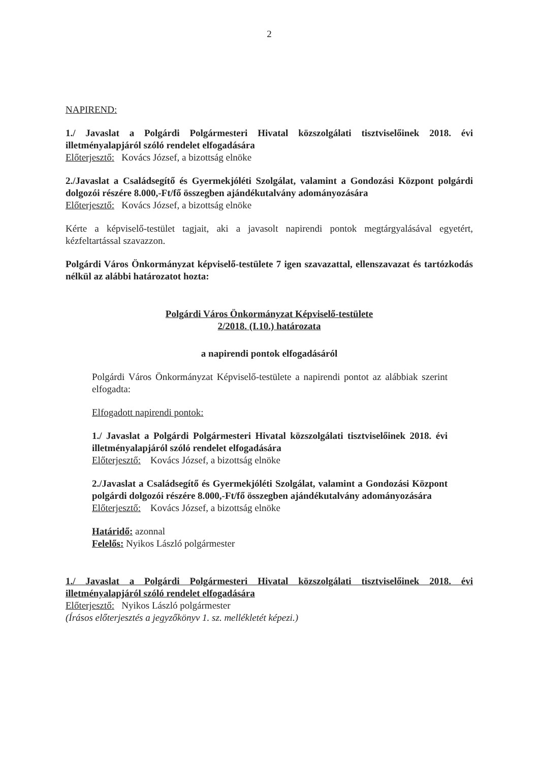2
NAPIREND:
1./ Javaslat a Polgárdi Polgármesteri Hivatal közszolgálati tisztviselőinek 2018. évi illetményalapjáról szóló rendelet elfogadására
Előterjesztő: Kovács József, a bizottság elnöke
2./Javaslat a Családsegítő és Gyermekjóléti Szolgálat, valamint a Gondozási Központ polgárdi dolgozói részére 8.000,-Ft/fő összegben ajándékutalvány adományozására
Előterjesztő: Kovács József, a bizottság elnöke
Kérte a képviselő-testület tagjait, aki a javasolt napirendi pontok megtárgyalásával egyetért, kézfeltartással szavazzon.
Polgárdi Város Önkormányzat képviselő-testülete 7 igen szavazattal, ellenszavazat és tartózkodás nélkül az alábbi határozatot hozta:
Polgárdi Város Önkormányzat Képviselő-testülete
2/2018. (I.10.) határozata
a napirendi pontok elfogadásáról
Polgárdi Város Önkormányzat Képviselő-testülete a napirendi pontot az alábbiak szerint elfogadta:
Elfogadott napirendi pontok:
1./ Javaslat a Polgárdi Polgármesteri Hivatal közszolgálati tisztviselőinek 2018. évi illetményalapjáról szóló rendelet elfogadására
Előterjesztő: Kovács József, a bizottság elnöke
2./Javaslat a Családsegítő és Gyermekjóléti Szolgálat, valamint a Gondozási Központ polgárdi dolgozói részére 8.000,-Ft/fő összegben ajándékutalvány adományozására
Előterjesztő: Kovács József, a bizottság elnöke
Határidő: azonnal
Felelős: Nyikos László polgármester
1./ Javaslat a Polgárdi Polgármesteri Hivatal közszolgálati tisztviselőinek 2018. évi illetményalapjáról szóló rendelet elfogadására
Előterjesztő: Nyikos László polgármester
(Írásos előterjesztés a jegyzőkönyv 1. sz. mellékletét képezi.)